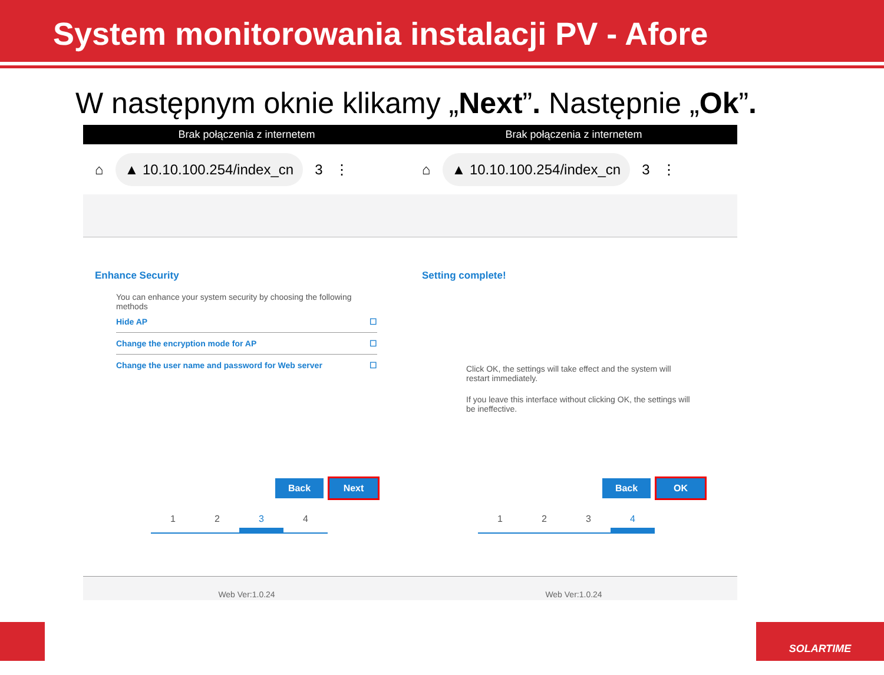System monitorowania instalacji PV - Afore
W następnym oknie klikamy „Next”. Następnie „Ok”.
Brak połączenia z internetem
⌂ ▲ 10.10.100.254/index_cn 3 ⋮
Enhance Security
You can enhance your system security by choosing the following methods
Hide AP ☐
Change the encryption mode for AP ☐
Change the user name and password for Web server ☐
Back Next
1 2 3 4
Web Ver:1.0.24
Brak połączenia z internetem
⌂ ▲ 10.10.100.254/index_cn 3 ⋮
Setting complete!
Click OK, the settings will take effect and the system will restart immediately.
If you leave this interface without clicking OK, the settings will be ineffective.
Back OK
1 2 3 4
Web Ver:1.0.24
SOLARTIME